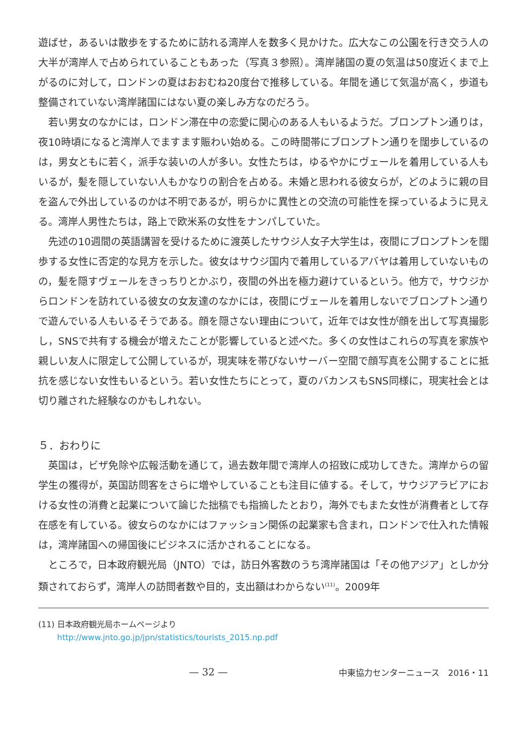遊ばせ，あるいは散歩をするために訪れる湾岸人を数多く見かけた。広大なこの公園を行き交う人の大半が湾岸人で占められていることもあった（写真３参照）。湾岸諸国の夏の気温は50度近くまで上がるのに対して，ロンドンの夏はおおむね20度台で推移している。年間を通じて気温が高く，歩道も整備されていない湾岸諸国にはない夏の楽しみ方なのだろう。
若い男女のなかには，ロンドン滞在中の恋愛に関心のある人もいるようだ。ブロンプトン通りは，夜10時頃になると湾岸人でますます賑わい始める。この時間帯にブロンプトン通りを闊歩しているのは，男女ともに若く，派手な装いの人が多い。女性たちは，ゆるやかにヴェールを着用している人もいるが，髪を隠していない人もかなりの割合を占める。未婚と思われる彼女らが，どのように親の目を盗んで外出しているのかは不明であるが，明らかに異性との交流の可能性を探っているように見える。湾岸人男性たちは，路上で欧米系の女性をナンパしていた。
先述の10週間の英語講習を受けるために渡英したサウジ人女子大学生は，夜間にブロンプトンを闊歩する女性に否定的な見方を示した。彼女はサウジ国内で着用しているアバヤは着用していないものの，髪を隠すヴェールをきっちりとかぶり，夜間の外出を極力避けているという。他方で，サウジからロンドンを訪れている彼女の女友達のなかには，夜間にヴェールを着用しないでブロンプトン通りで遊んでいる人もいるそうである。顔を隠さない理由について，近年では女性が顔を出して写真撮影し，SNSで共有する機会が増えたことが影響していると述べた。多くの女性はこれらの写真を家族や親しい友人に限定して公開しているが，現実味を帯びないサーバー空間で顔写真を公開することに抵抗を感じない女性もいるという。若い女性たちにとって，夏のバカンスもSNS同様に，現実社会とは切り離された経験なのかもしれない。
５．おわりに
英国は，ビザ免除や広報活動を通じて，過去数年間で湾岸人の招致に成功してきた。湾岸からの留学生の獲得が，英国訪問客をさらに増やしていることも注目に値する。そして，サウジアラビアにおける女性の消費と起業について論じた拙稿でも指摘したとおり，海外でもまた女性が消費者として存在感を有している。彼女らのなかにはファッション関係の起業家も含まれ，ロンドンで仕入れた情報は，湾岸諸国への帰国後にビジネスに活かされることになる。
ところで，日本政府観光局（JNTO）では，訪日外客数のうち湾岸諸国は「その他アジア」としか分類されておらず，湾岸人の訪問者数や目的，支出額はわからない<sup>(11)</sup>。2009年
(11)
日本政府観光局ホームページより
http://www.jnto.go.jp/jpn/statistics/tourists_2015.np.pdf
— 32 —
中東協力センターニュース　2016・11